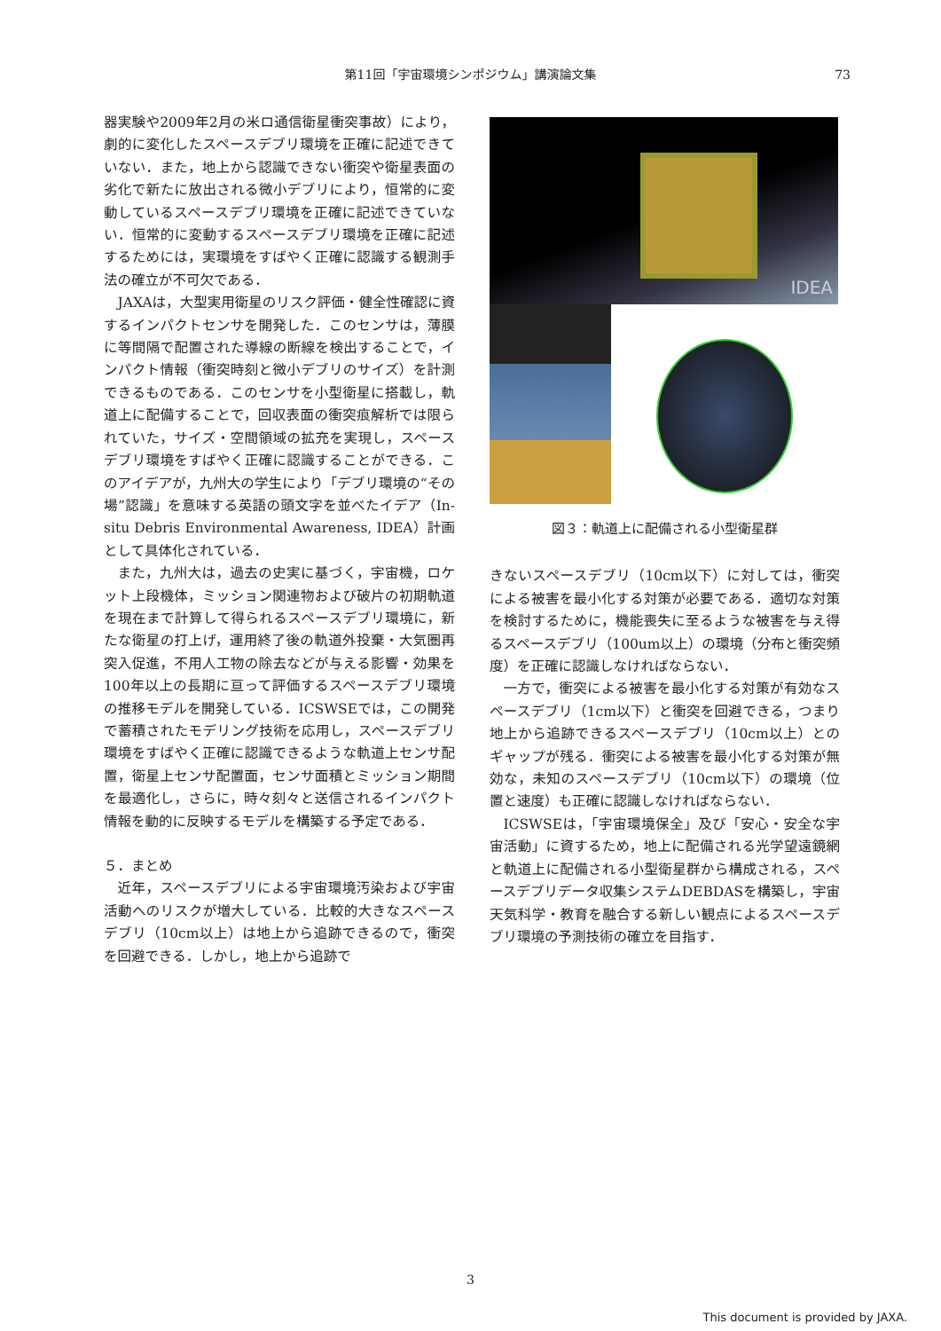第11回「宇宙環境シンポジウム」講演論文集
73
器実験や2009年2月の米ロ通信衛星衝突事故）により，劇的に変化したスペースデブリ環境を正確に記述できていない．また，地上から認識できない衝突や衛星表面の劣化で新たに放出される微小デブリにより，恒常的に変動しているスペースデブリ環境を正確に記述できていない．恒常的に変動するスペースデブリ環境を正確に記述するためには，実環境をすばやく正確に認識する観測手法の確立が不可欠である．
JAXAは，大型実用衛星のリスク評価・健全性確認に資するインパクトセンサを開発した．このセンサは，薄膜に等間隔で配置された導線の断線を検出することで，インパクト情報（衝突時刻と微小デブリのサイズ）を計測できるものである．このセンサを小型衛星に搭載し，軌道上に配備することで，回収表面の衝突痕解析では限られていた，サイズ・空間領域の拡充を実現し，スペースデブリ環境をすばやく正確に認識することができる．このアイデアが，九州大の学生により「デブリ環境の“その場”認識」を意味する英語の頭文字を並べたイデア（In-situ Debris Environmental Awareness, IDEA）計画として具体化されている．
また，九州大は，過去の史実に基づく，宇宙機，ロケット上段機体，ミッション関連物および破片の初期軌道を現在まで計算して得られるスペースデブリ環境に，新たな衛星の打上げ，運用終了後の軌道外投棄・大気圏再突入促進，不用人工物の除去などが与える影響・効果を100年以上の長期に亘って評価するスペースデブリ環境の推移モデルを開発している．ICSWSEでは，この開発で蓄積されたモデリング技術を応用し，スペースデブリ環境をすばやく正確に認識できるような軌道上センサ配置，衛星上センサ配置面，センサ面積とミッション期間を最適化し，さらに，時々刻々と送信されるインパクト情報を動的に反映するモデルを構築する予定である．
５．まとめ
近年，スペースデブリによる宇宙環境汚染および宇宙活動へのリスクが増大している．比較的大きなスペースデブリ（10cm以上）は地上から追跡できるので，衝突を回避できる．しかし，地上から追跡で
IDEA
図３：軌道上に配備される小型衛星群
きないスペースデブリ（10cm以下）に対しては，衝突による被害を最小化する対策が必要である．適切な対策を検討するために，機能喪失に至るような被害を与え得るスペースデブリ（100um以上）の環境（分布と衝突頻度）を正確に認識しなければならない．
一方で，衝突による被害を最小化する対策が有効なスペースデブリ（1cm以下）と衝突を回避できる，つまり地上から追跡できるスペースデブリ（10cm以上）とのギャップが残る．衝突による被害を最小化する対策が無効な，未知のスペースデブリ（10cm以下）の環境（位置と速度）も正確に認識しなければならない．
ICSWSEは，「宇宙環境保全」及び「安心・安全な宇宙活動」に資するため，地上に配備される光学望遠鏡網と軌道上に配備される小型衛星群から構成される，スペースデブリデータ収集システムDEBDASを構築し，宇宙天気科学・教育を融合する新しい観点によるスペースデブリ環境の予測技術の確立を目指す．
3
This document is provided by JAXA.